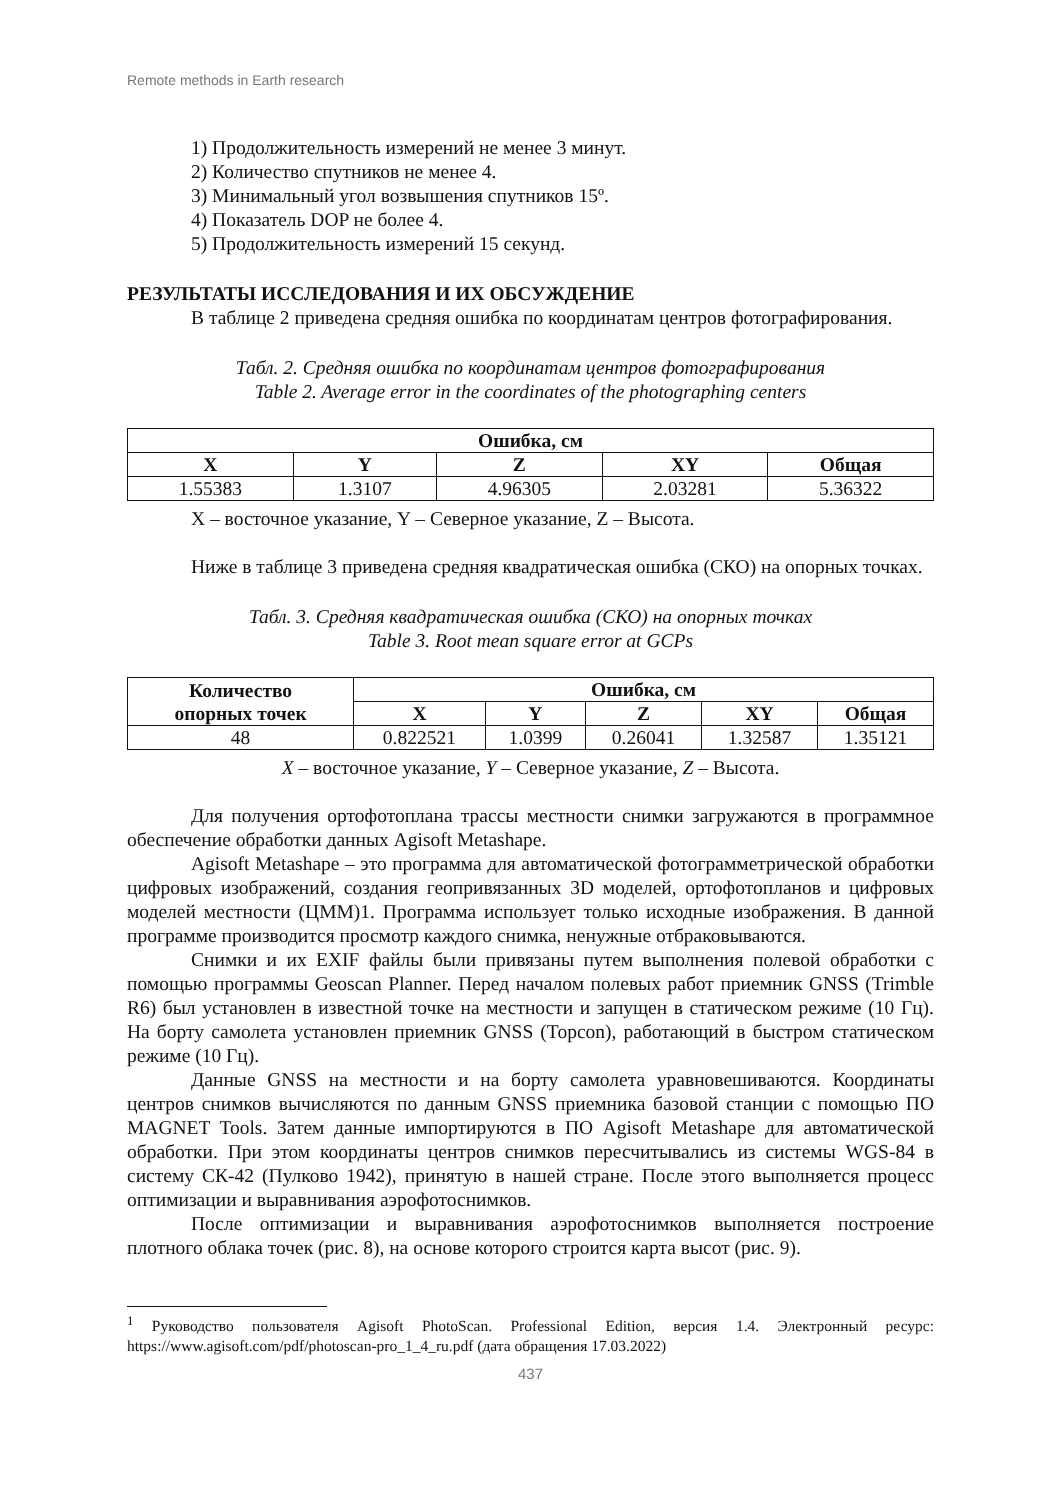Remote methods in Earth research
1) Продолжительность измерений не менее 3 минут.
2) Количество спутников не менее 4.
3) Минимальный угол возвышения спутников 15º.
4) Показатель DOP не более 4.
5) Продолжительность измерений 15 секунд.
РЕЗУЛЬТАТЫ ИССЛЕДОВАНИЯ И ИХ ОБСУЖДЕНИЕ
В таблице 2 приведена средняя ошибка по координатам центров фотографирования.
Табл. 2. Средняя ошибка по координатам центров фотографирования
Table 2. Average error in the coordinates of the photographing centers
| Ошибка, см | | | | |
| --- | --- | --- | --- | --- |
| X | Y | Z | XY | Общая |
| 1.55383 | 1.3107 | 4.96305 | 2.03281 | 5.36322 |
X – восточное указание, Y – Северное указание, Z – Высота.
Ниже в таблице 3 приведена средняя квадратическая ошибка (СКО) на опорных точках.
Табл. 3. Средняя квадратическая ошибка (СКО) на опорных точках
Table 3. Root mean square error at GCPs
| Количество опорных точек | Ошибка, см | | | | |
| --- | --- | --- | --- | --- | --- |
| | X | Y | Z | XY | Общая |
| 48 | 0.822521 | 1.0399 | 0.26041 | 1.32587 | 1.35121 |
X – восточное указание, Y – Северное указание, Z – Высота.
Для получения ортофотоплана трассы местности снимки загружаются в программное обеспечение обработки данных Agisoft Metashape.
Agisoft Metashape – это программа для автоматической фотограмметрической обработки цифровых изображений, создания геопривязанных 3D моделей, ортофотопланов и цифровых моделей местности (ЦММ)1. Программа использует только исходные изображения. В данной программе производится просмотр каждого снимка, ненужные отбраковываются.
Снимки и их EXIF файлы были привязаны путем выполнения полевой обработки с помощью программы Geoscan Planner. Перед началом полевых работ приемник GNSS (Trimble R6) был установлен в известной точке на местности и запущен в статическом режиме (10 Гц). На борту самолета установлен приемник GNSS (Topcon), работающий в быстром статическом режиме (10 Гц).
Данные GNSS на местности и на борту самолета уравновешиваются. Координаты центров снимков вычисляются по данным GNSS приемника базовой станции с помощью ПО MAGNET Tools. Затем данные импортируются в ПО Agisoft Metashape для автоматической обработки. При этом координаты центров снимков пересчитывались из системы WGS-84 в систему СК-42 (Пулково 1942), принятую в нашей стране. После этого выполняется процесс оптимизации и выравнивания аэрофотоснимков.
После оптимизации и выравнивания аэрофотоснимков выполняется построение плотного облака точек (рис. 8), на основе которого строится карта высот (рис. 9).
<sup>1</sup> Руководство пользователя Agisoft PhotoScan. Professional Edition, версия 1.4. Электронный ресурс: https://www.agisoft.com/pdf/photoscan-pro_1_4_ru.pdf (дата обращения 17.03.2022)
437